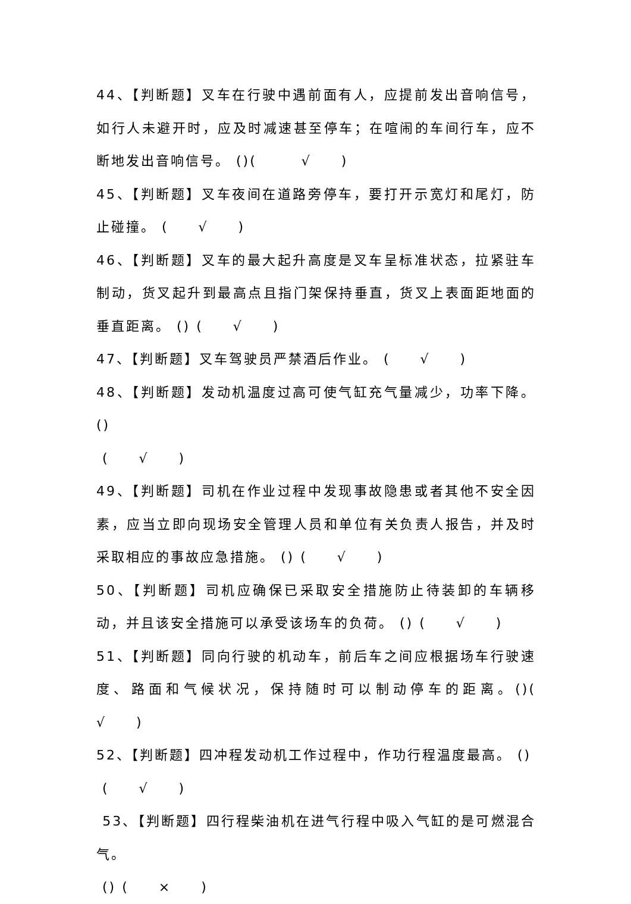44、【判断题】叉车在行驶中遇前面有人，应提前发出音响信号，如行人未避开时，应及时减速甚至停车；在喧闹的车间行车，应不断地发出音响信号。 ()(　　　√　　)
45、【判断题】叉车夜间在道路旁停车，要打开示宽灯和尾灯，防止碰撞。 (　　√　　)
46、【判断题】叉车的最大起升高度是叉车呈标准状态，拉紧驻车制动，货叉起升到最高点且指门架保持垂直，货叉上表面距地面的垂直距离。 () (　　√　　)
47、【判断题】叉车驾驶员严禁酒后作业。 (　　√　　)
48、【判断题】发动机温度过高可使气缸充气量减少，功率下降。()
(　　√　　)
49、【判断题】司机在作业过程中发现事故隐患或者其他不安全因素，应当立即向现场安全管理人员和单位有关负责人报告，并及时采取相应的事故应急措施。 () (　　√　　)
50、【判断题】司机应确保已采取安全措施防止待装卸的车辆移动，并且该安全措施可以承受该场车的负荷。 () (　　√　　)
51、【判断题】同向行驶的机动车，前后车之间应根据场车行驶速度、路面和气候状况，保持随时可以制动停车的距离。()(　　√　　)
52、【判断题】四冲程发动机工作过程中，作功行程温度最高。 ()
(　　√　　)
53、【判断题】四行程柴油机在进气行程中吸入气缸的是可燃混合气。
() (　　×　　)